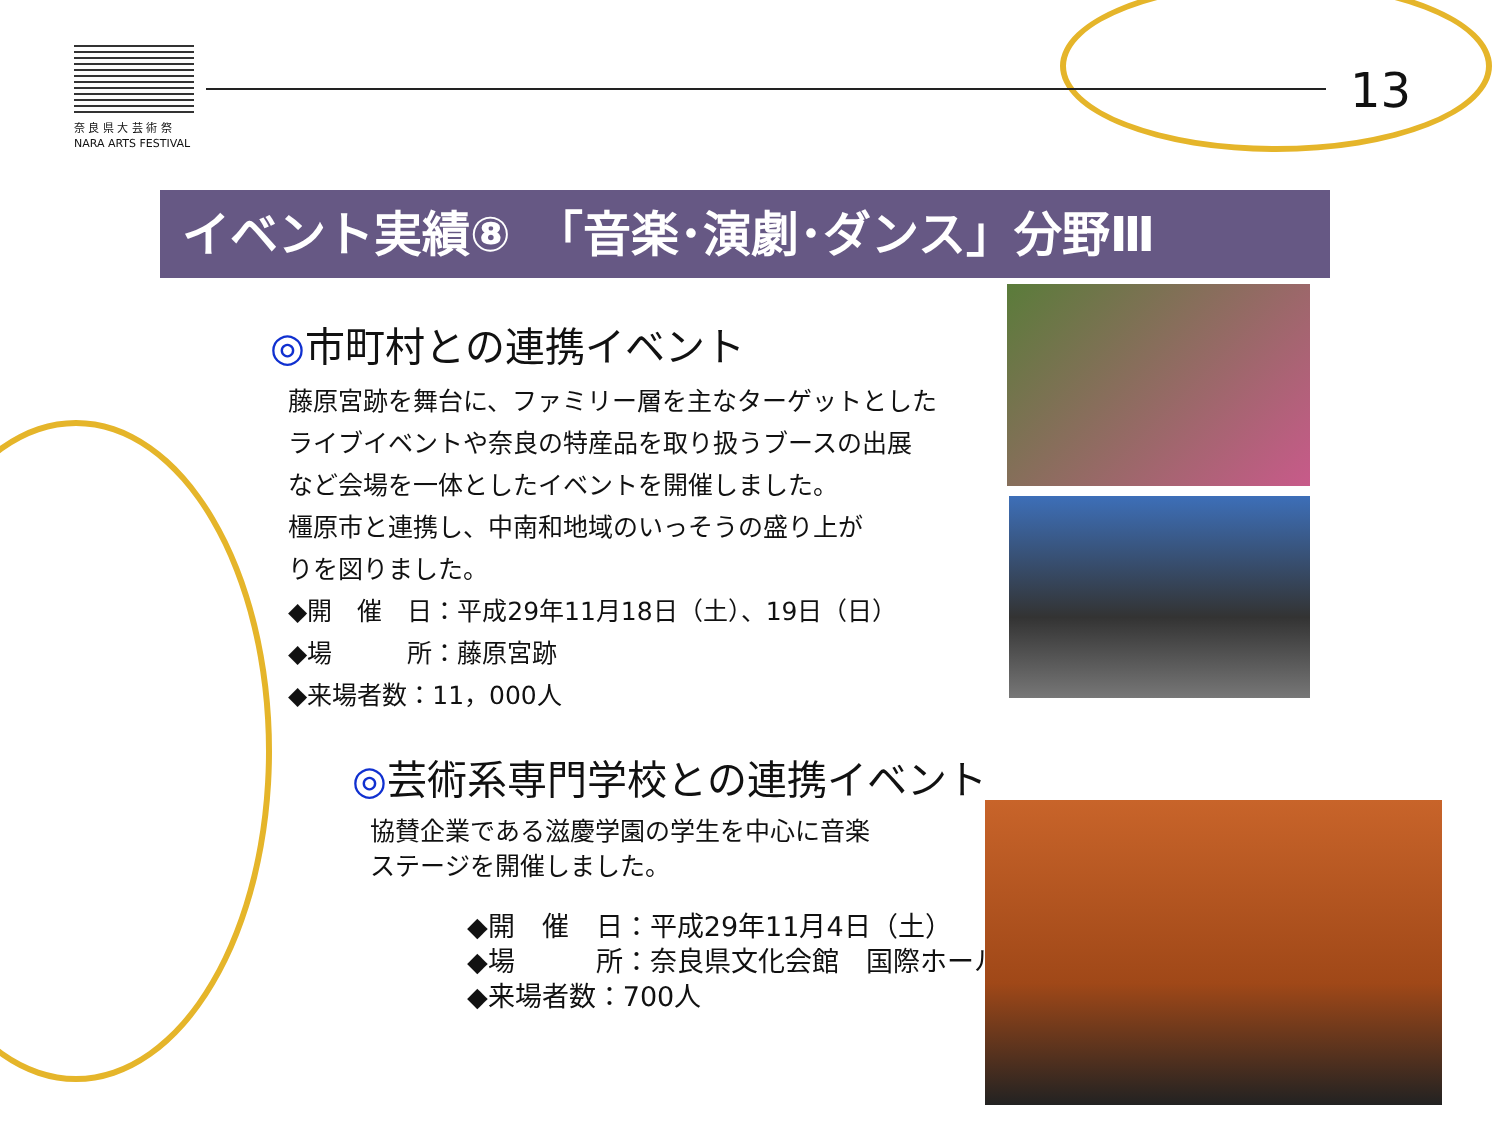奈 良 県 大 芸 術 祭
NARA ARTS FESTIVAL
13
イベント実績⑧　「音楽･演劇･ダンス」分野Ⅲ
◎市町村との連携イベント
藤原宮跡を舞台に、ファミリー層を主なターゲットとした
ライブイベントや奈良の特産品を取り扱うブースの出展
など会場を一体としたイベントを開催しました。
橿原市と連携し、中南和地域のいっそうの盛り上が
りを図りました。
◆開　催　日：平成29年11月18日（土）、19日（日）
◆場　　　所：藤原宮跡
◆来場者数：11，000人
◎芸術系専門学校との連携イベント
協賛企業である滋慶学園の学生を中心に音楽
ステージを開催しました。
◆開　催　日：平成29年11月4日（土）
◆場　　　所：奈良県文化会館　国際ホール
◆来場者数：700人